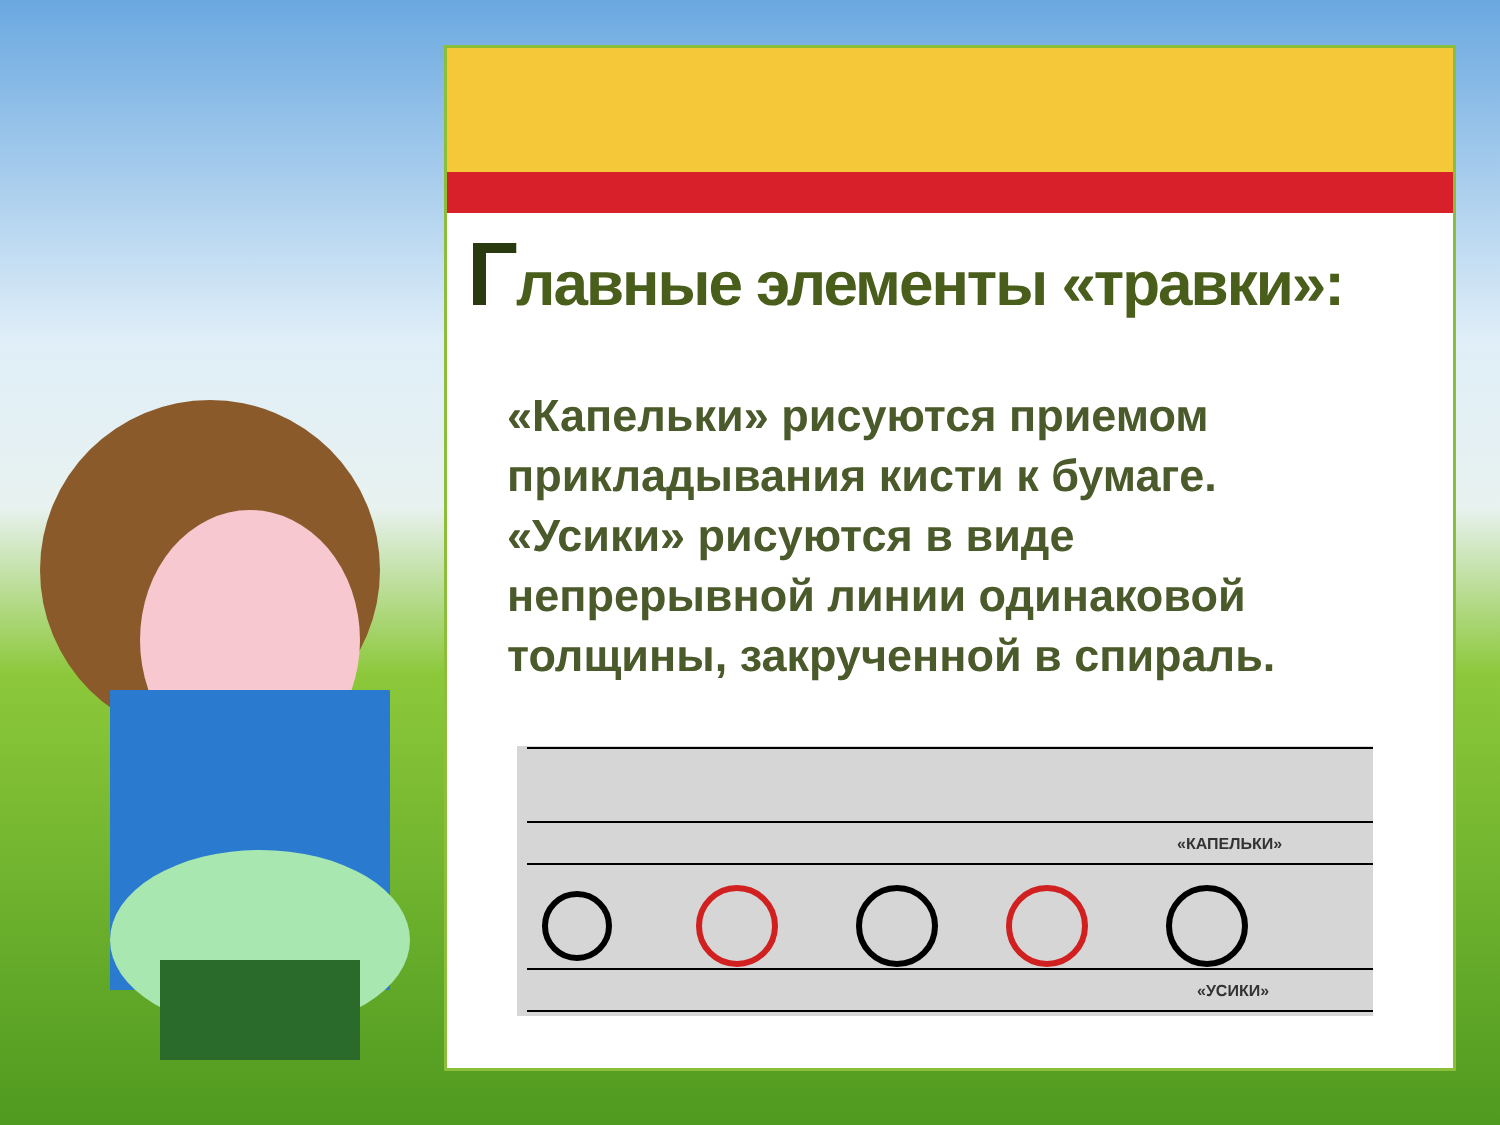Главные элементы «травки»:
«Капельки» рисуются приемом прикладывания кисти к бумаге. «Усики» рисуются в виде непрерывной линии одинаковой толщины, закрученной в спираль.
«КАПЕЛЬКИ»
«УСИКИ»